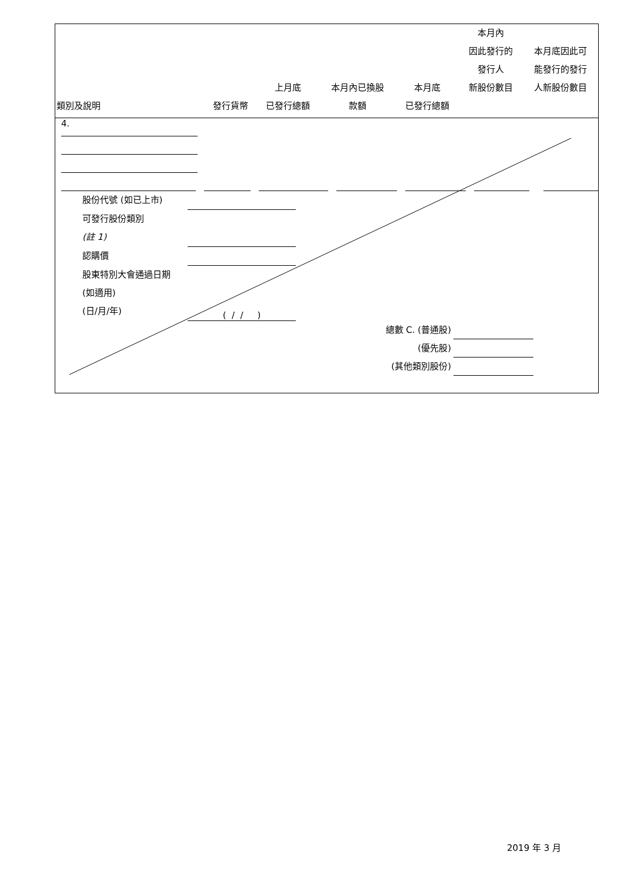| 類別及說明 | 發行貨幣 | 上月底 已發行總額 | 本月內已換股 款額 | 本月底 已發行總額 | 本月內 因此發行的 發行人 新股份數目 | 本月底因此可 能發行的發行 人新股份數目 |
| --- | --- | --- | --- | --- | --- | --- |
4.
股份代號 (如已上市)
可發行股份類別
(註 1)
認購價
股東特別大會通過日期 (如適用)
(日/月/年)
( / / )
總數 C. (普通股)
(優先股)
(其他類別股份)
2019 年 3 月